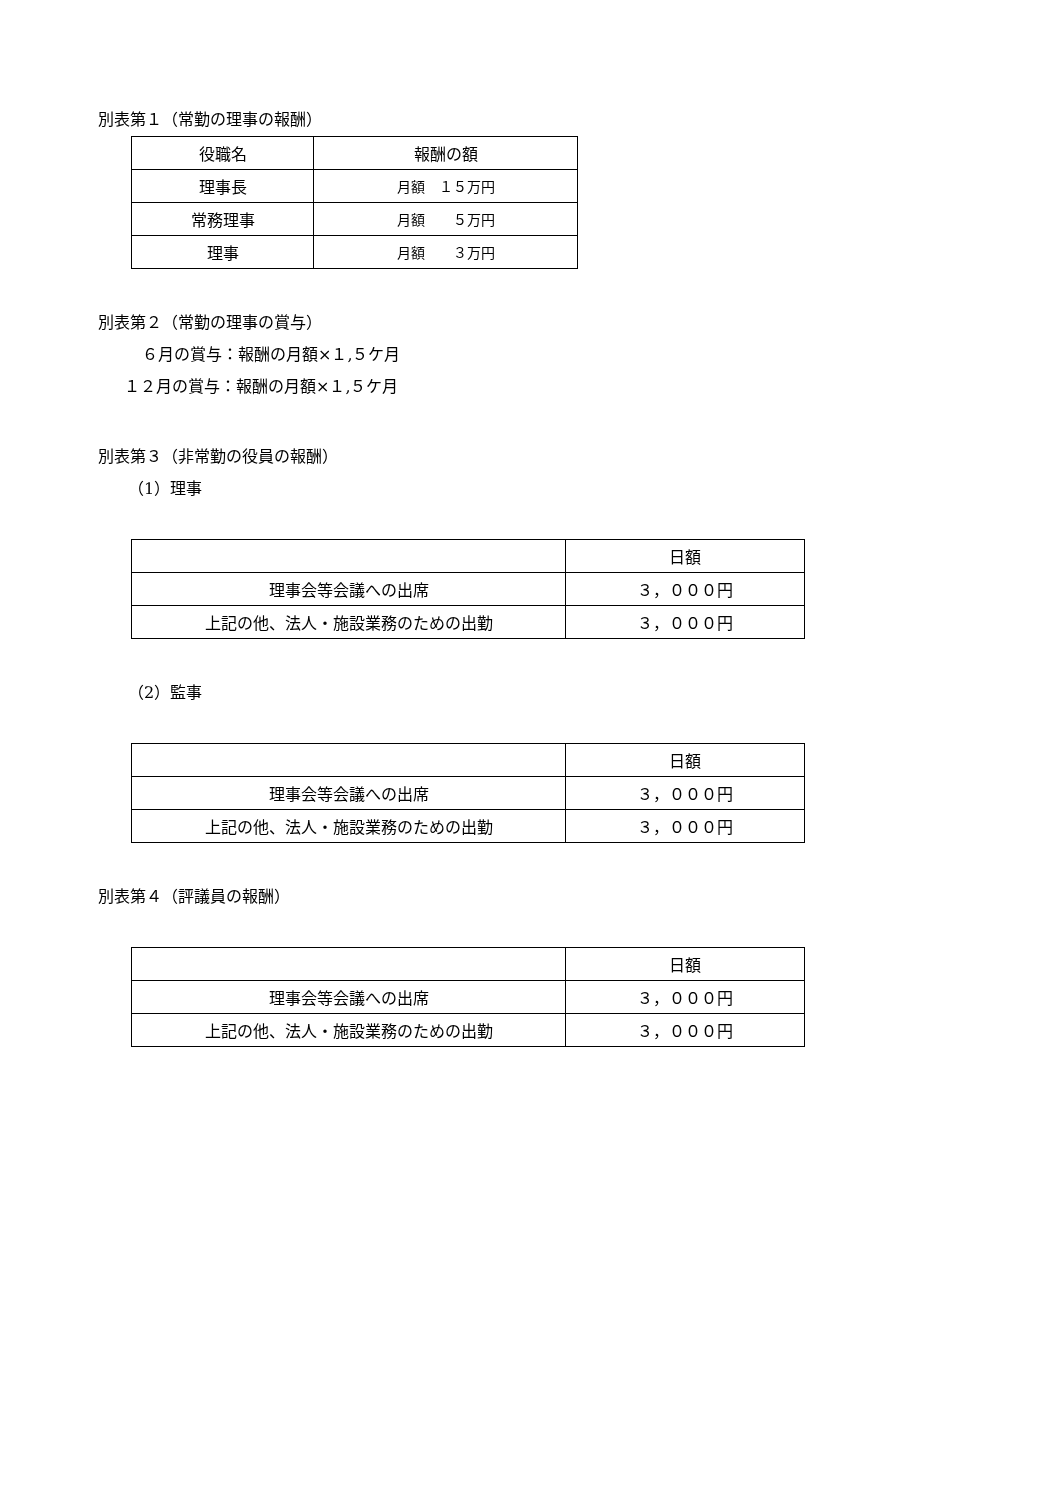別表第１（常勤の理事の報酬）
| 役職名 | 報酬の額 |
| 理事長 | 月額 １５万円 |
| 常務理事 | 月額 ５万円 |
| 理事 | 月額 ３万円 |
別表第２（常勤の理事の賞与）
６月の賞与：報酬の月額×１,５ケ月
１２月の賞与：報酬の月額×１,５ケ月
別表第３（非常勤の役員の報酬）
（1）理事
| | 日額 |
| 理事会等会議への出席 | ３，０００円 |
| 上記の他、法人・施設業務のための出勤 | ３，０００円 |
（2）監事
| | 日額 |
| 理事会等会議への出席 | ３，０００円 |
| 上記の他、法人・施設業務のための出勤 | ３，０００円 |
別表第４（評議員の報酬）
| | 日額 |
| 理事会等会議への出席 | ３，０００円 |
| 上記の他、法人・施設業務のための出勤 | ３，０００円 |